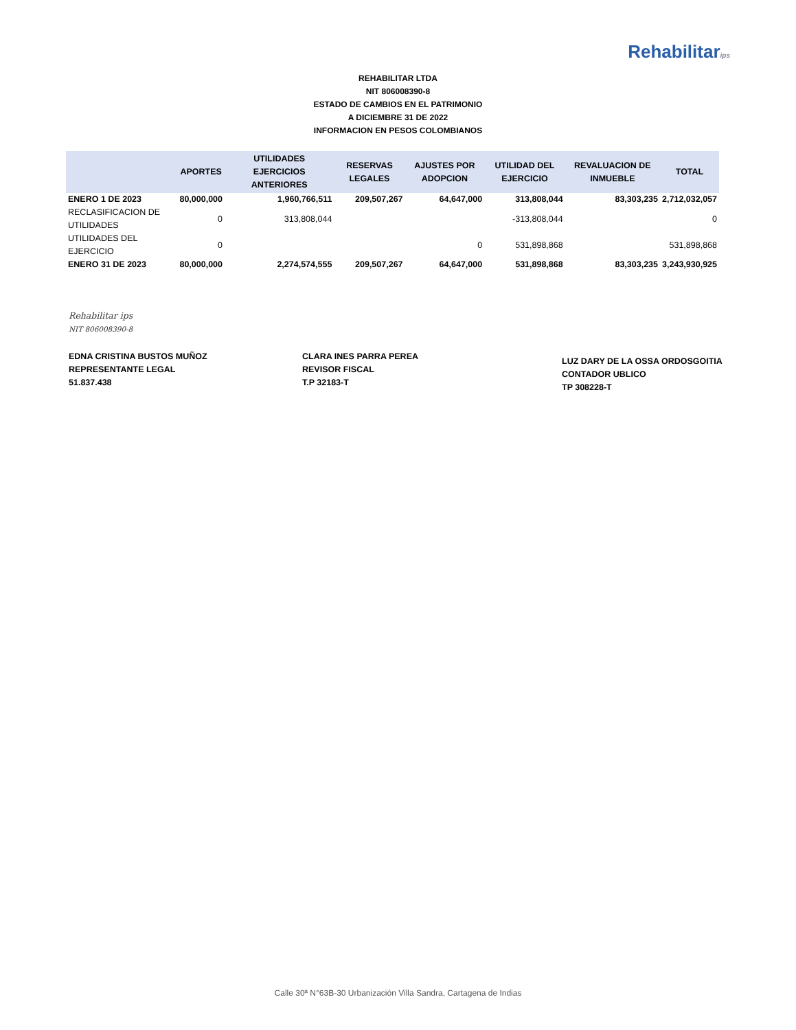Rehabilitarips
REHABILITAR LTDA
NIT 806008390-8
ESTADO DE CAMBIOS EN EL PATRIMONIO
A DICIEMBRE 31 DE 2022
INFORMACION EN PESOS COLOMBIANOS
| | APORTES | UTILIDADES EJERCICIOS ANTERIORES | RESERVAS LEGALES | AJUSTES POR ADOPCION | UTILIDAD DEL EJERCICIO | REVALUACION DE INMUEBLE | TOTAL |
| --- | --- | --- | --- | --- | --- | --- | --- |
| ENERO 1 DE 2023 | 80,000,000 | 1,960,766,511 | 209,507,267 | 64,647,000 | 313,808,044 | 83,303,235 | 2,712,032,057 |
| RECLASIFICACION DE UTILIDADES | 0 | 313,808,044 | | | -313,808,044 | | 0 |
| UTILIDADES DEL EJERCICIO | 0 | | | 0 | 531,898,868 | | 531,898,868 |
| ENERO 31 DE 2023 | 80,000,000 | 2,274,574,555 | 209,507,267 | 64,647,000 | 531,898,868 | 83,303,235 | 3,243,930,925 |
Rehabilitar ips
NIT 806008390-8
EDNA CRISTINA BUSTOS MUÑOZ
REPRESENTANTE LEGAL
51.837.438
CLARA INES PARRA PEREA
REVISOR FISCAL
T.P 32183-T
LUZ DARY DE LA OSSA ORDOSGOITIA
CONTADOR UBLICO
TP 308228-T
Calle 30ª N°63B-30 Urbanización Villa Sandra, Cartagena de Indias